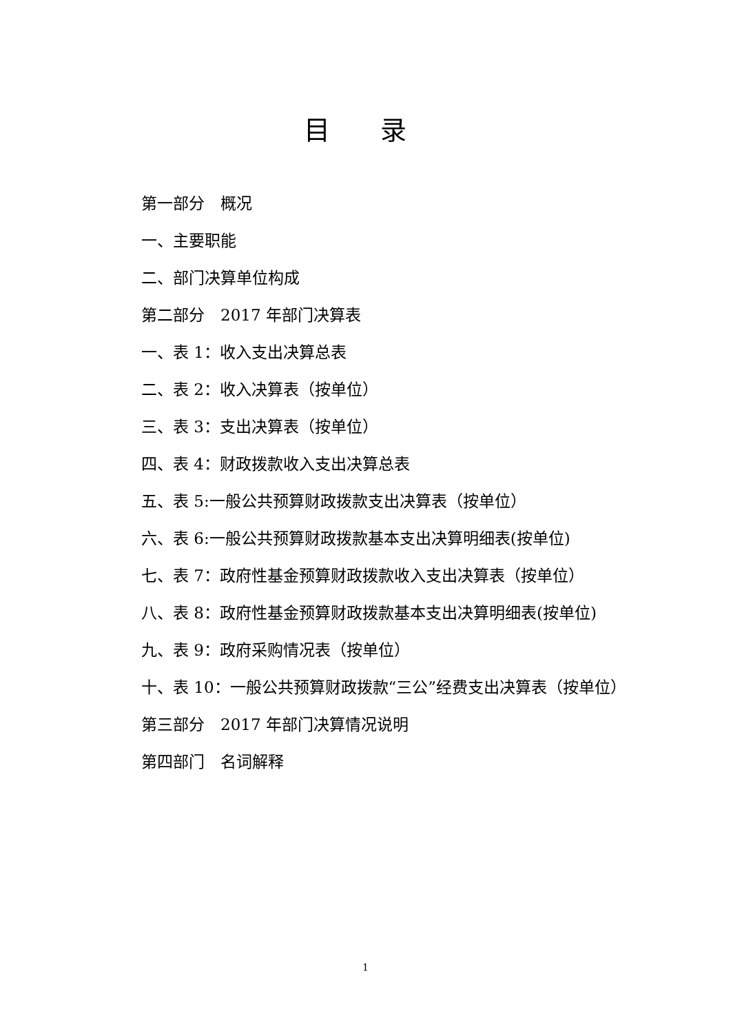目 录
第一部分　概况
一、主要职能
二、部门决算单位构成
第二部分　2017 年部门决算表
一、表 1：收入支出决算总表
二、表 2：收入决算表（按单位）
三、表 3：支出决算表（按单位）
四、表 4：财政拨款收入支出决算总表
五、表 5:一般公共预算财政拨款支出决算表（按单位）
六、表 6:一般公共预算财政拨款基本支出决算明细表(按单位)
七、表 7：政府性基金预算财政拨款收入支出决算表（按单位）
八、表 8：政府性基金预算财政拨款基本支出决算明细表(按单位)
九、表 9：政府采购情况表（按单位）
十、表 10：一般公共预算财政拨款“三公”经费支出决算表（按单位）
第三部分　2017 年部门决算情况说明
第四部门　名词解释
1